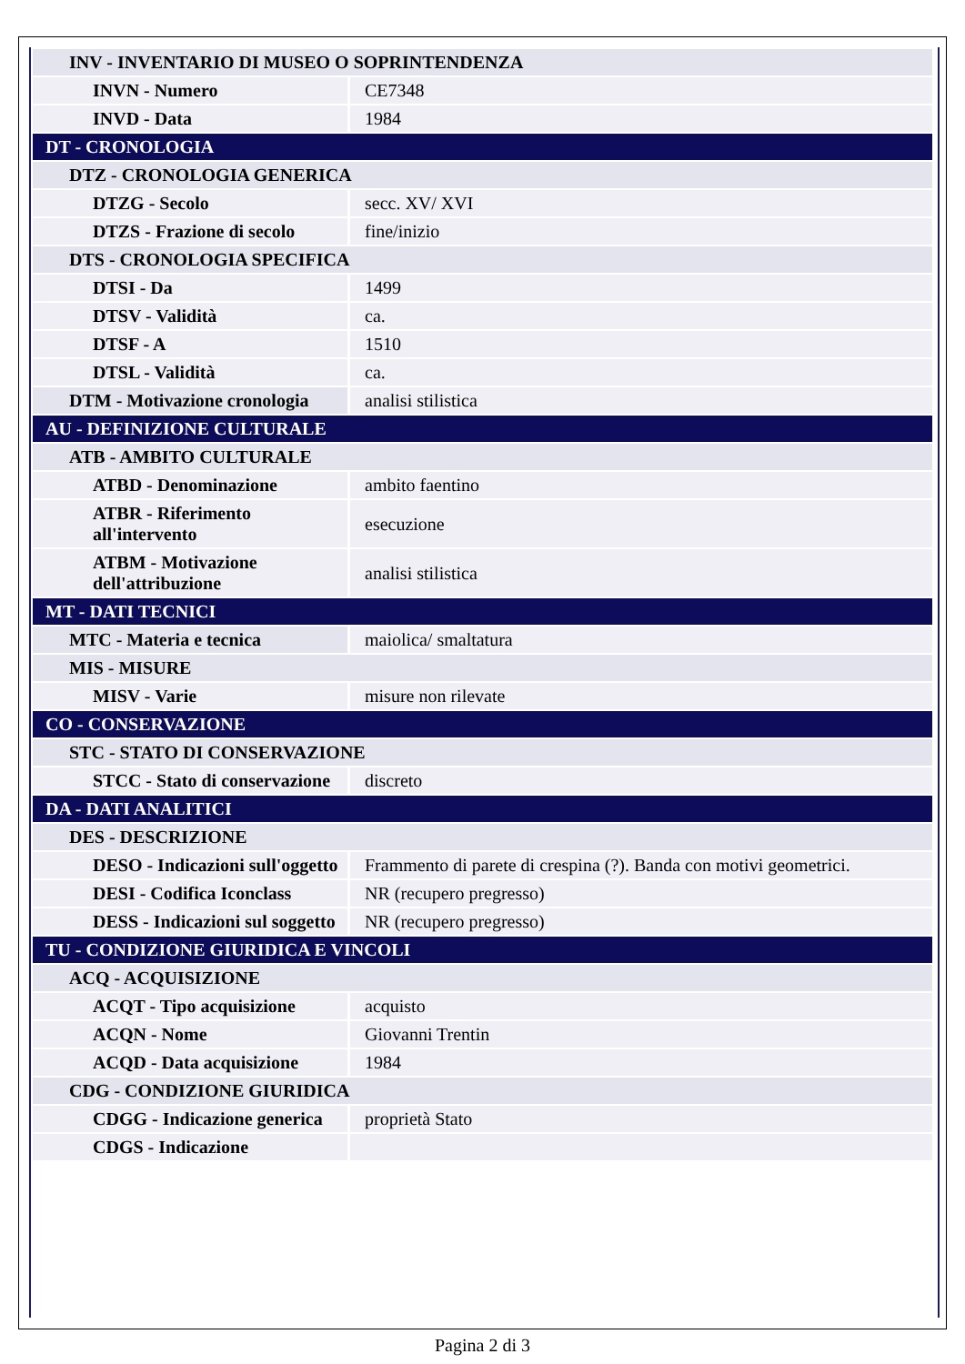| INV - INVENTARIO DI MUSEO O SOPRINTENDENZA | |
| INVN - Numero | CE7348 |
| INVD - Data | 1984 |
| DT - CRONOLOGIA | |
| DTZ - CRONOLOGIA GENERICA | |
| DTZG - Secolo | secc. XV/ XVI |
| DTZS - Frazione di secolo | fine/inizio |
| DTS - CRONOLOGIA SPECIFICA | |
| DTSI - Da | 1499 |
| DTSV - Validità | ca. |
| DTSF - A | 1510 |
| DTSL - Validità | ca. |
| DTM - Motivazione cronologia | analisi stilistica |
| AU - DEFINIZIONE CULTURALE | |
| ATB - AMBITO CULTURALE | |
| ATBD - Denominazione | ambito faentino |
| ATBR - Riferimento all'intervento | esecuzione |
| ATBM - Motivazione dell'attribuzione | analisi stilistica |
| MT - DATI TECNICI | |
| MTC - Materia e tecnica | maiolica/ smaltatura |
| MIS - MISURE | |
| MISV - Varie | misure non rilevate |
| CO - CONSERVAZIONE | |
| STC - STATO DI CONSERVAZIONE | |
| STCC - Stato di conservazione | discreto |
| DA - DATI ANALITICI | |
| DES - DESCRIZIONE | |
| DESO - Indicazioni sull'oggetto | Frammento di parete di crespina (?). Banda con motivi geometrici. |
| DESI - Codifica Iconclass | NR (recupero pregresso) |
| DESS - Indicazioni sul soggetto | NR (recupero pregresso) |
| TU - CONDIZIONE GIURIDICA E VINCOLI | |
| ACQ - ACQUISIZIONE | |
| ACQT - Tipo acquisizione | acquisto |
| ACQN - Nome | Giovanni Trentin |
| ACQD - Data acquisizione | 1984 |
| CDG - CONDIZIONE GIURIDICA | |
| CDGG - Indicazione generica | proprietà Stato |
| CDGS - Indicazione | |
Pagina 2 di 3